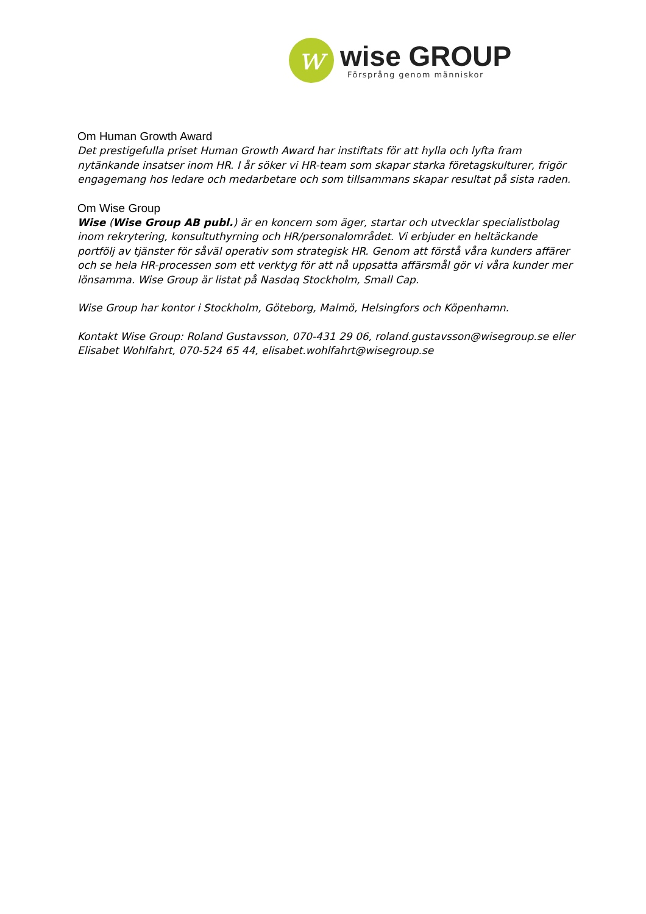w
wise GROUP
Försprång genom människor
Om Human Growth Award
Det prestigefulla priset Human Growth Award har instiftats för att hylla och lyfta fram nytänkande insatser inom HR. I år söker vi HR-team som skapar starka företagskulturer, frigör engagemang hos ledare och medarbetare och som tillsammans skapar resultat på sista raden.
Om Wise Group
Wise (Wise Group AB publ.) är en koncern som äger, startar och utvecklar specialistbolag inom rekrytering, konsultuthyrning och HR/personalområdet. Vi erbjuder en heltäckande portfölj av tjänster för såväl operativ som strategisk HR. Genom att förstå våra kunders affärer och se hela HR-processen som ett verktyg för att nå uppsatta affärsmål gör vi våra kunder mer lönsamma. Wise Group är listat på Nasdaq Stockholm, Small Cap.
Wise Group har kontor i Stockholm, Göteborg, Malmö, Helsingfors och Köpenhamn.
Kontakt Wise Group: Roland Gustavsson, 070-431 29 06, roland.gustavsson@wisegroup.se eller Elisabet Wohlfahrt, 070-524 65 44, elisabet.wohlfahrt@wisegroup.se